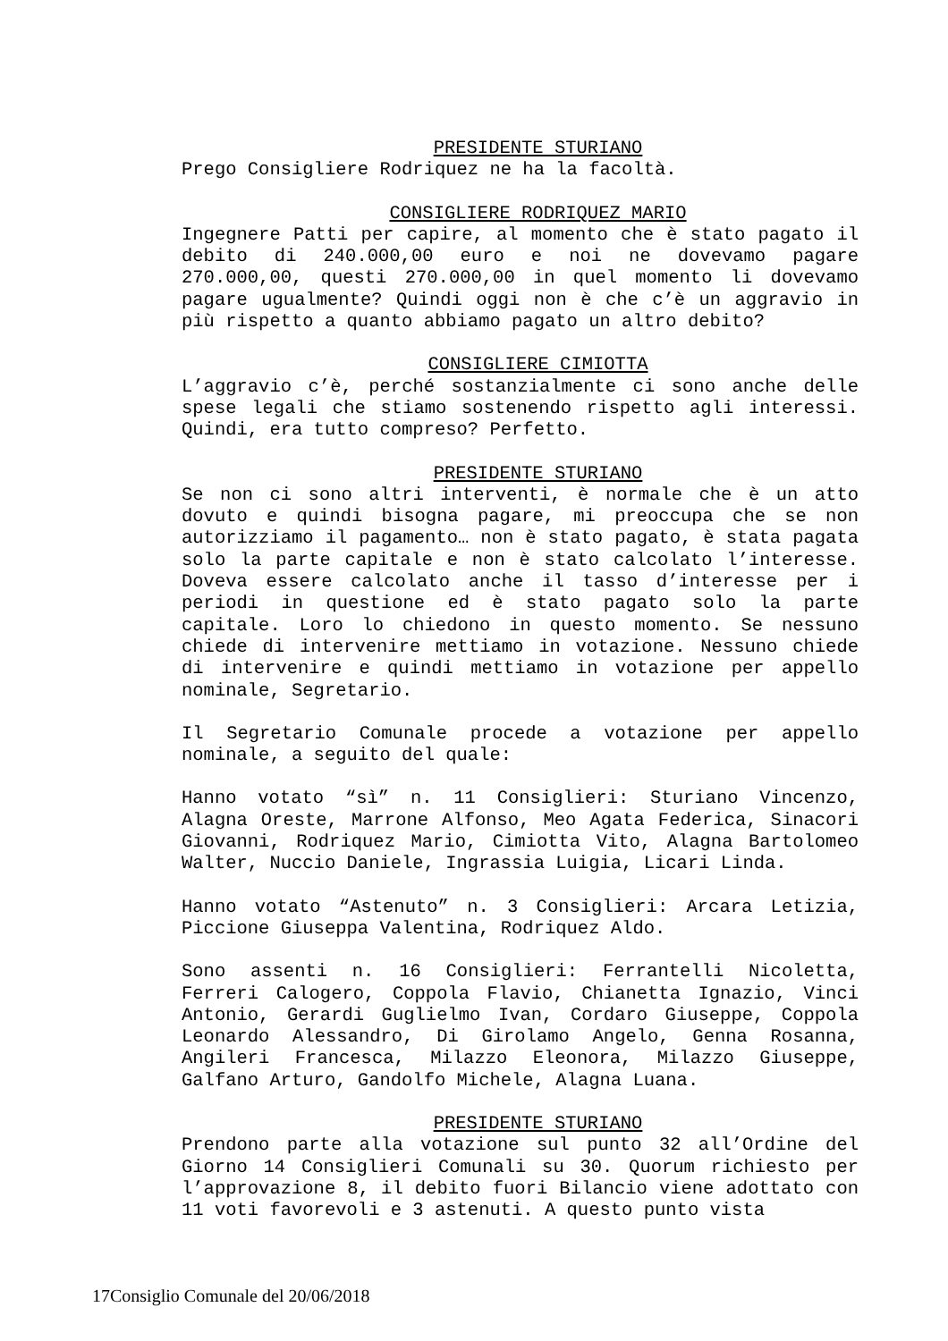PRESIDENTE STURIANO
Prego Consigliere Rodriquez ne ha la facoltà.
CONSIGLIERE RODRIQUEZ MARIO
Ingegnere Patti per capire, al momento che è stato pagato il debito di 240.000,00 euro e noi ne dovevamo pagare 270.000,00, questi 270.000,00 in quel momento li dovevamo pagare ugualmente? Quindi oggi non è che c’è un aggravio in più rispetto a quanto abbiamo pagato un altro debito?
CONSIGLIERE CIMIOTTA
L’aggravio c’è, perché sostanzialmente ci sono anche delle spese legali che stiamo sostenendo rispetto agli interessi. Quindi, era tutto compreso? Perfetto.
PRESIDENTE STURIANO
Se non ci sono altri interventi, è normale che è un atto dovuto e quindi bisogna pagare, mi preoccupa che se non autorizziamo il pagamento… non è stato pagato, è stata pagata solo la parte capitale e non è stato calcolato l’interesse. Doveva essere calcolato anche il tasso d’interesse per i periodi in questione ed è stato pagato solo la parte capitale. Loro lo chiedono in questo momento. Se nessuno chiede di intervenire mettiamo in votazione. Nessuno chiede di intervenire e quindi mettiamo in votazione per appello nominale, Segretario.
Il Segretario Comunale procede a votazione per appello nominale, a seguito del quale:
Hanno votato “sì” n. 11 Consiglieri: Sturiano Vincenzo, Alagna Oreste, Marrone Alfonso, Meo Agata Federica, Sinacori Giovanni, Rodriquez Mario, Cimiotta Vito, Alagna Bartolomeo Walter, Nuccio Daniele, Ingrassia Luigia, Licari Linda.
Hanno votato “Astenuto” n. 3 Consiglieri: Arcara Letizia, Piccione Giuseppa Valentina, Rodriquez Aldo.
Sono assenti n. 16 Consiglieri: Ferrantelli Nicoletta, Ferreri Calogero, Coppola Flavio, Chianetta Ignazio, Vinci Antonio, Gerardi Guglielmo Ivan, Cordaro Giuseppe, Coppola Leonardo Alessandro, Di Girolamo Angelo, Genna Rosanna, Angileri Francesca, Milazzo Eleonora, Milazzo Giuseppe, Galfano Arturo, Gandolfo Michele, Alagna Luana.
PRESIDENTE STURIANO
Prendono parte alla votazione sul punto 32 all’Ordine del Giorno 14 Consiglieri Comunali su 30. Quorum richiesto per l’approvazione 8, il debito fuori Bilancio viene adottato con 11 voti favorevoli e 3 astenuti. A questo punto vista
17Consiglio Comunale del 20/06/2018